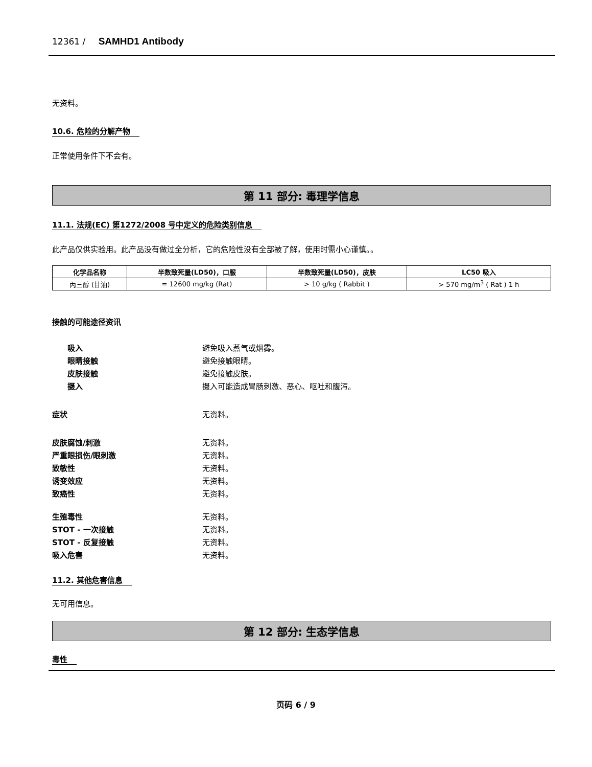12361 / SAMHD1 Antibody
无资料。
10.6. 危险的分解产物
正常使用条件下不会有。
第 11 部分: 毒理学信息
11.1. 法规(EC) 第1272/2008 号中定义的危险类别信息
此产品仅供实验用。此产品没有做过全分析，它的危险性没有全部被了解，使用时需小心谨慎。。
| 化学品名称 | 半数致死量(LD50)，口服 | 半数致死量(LD50)，皮肤 | LC50 吸入 |
| --- | --- | --- | --- |
| 丙三醇 (甘油) | = 12600 mg/kg (Rat) | > 10 g/kg ( Rabbit ) | > 570 mg/m<sup>3</sup> ( Rat ) 1 h |
接触的可能途径资讯
吸入 避免吸入蒸气或烟雾。
眼睛接触 避免接触眼睛。
皮肤接触 避免接触皮肤。
摄入 摄入可能造成胃肠刺激、恶心、呕吐和腹泻。
症状 无资料。
皮肤腐蚀/刺激 无资料。
严重眼损伤/眼刺激 无资料。
致敏性 无资料。
诱变效应 无资料。
致癌性 无资料。
生殖毒性 无资料。
STOT - 一次接触 无资料。
STOT - 反复接触 无资料。
吸入危害 无资料。
11.2. 其他危害信息
无可用信息。
第 12 部分: 生态学信息
毒性
页码 6 / 9